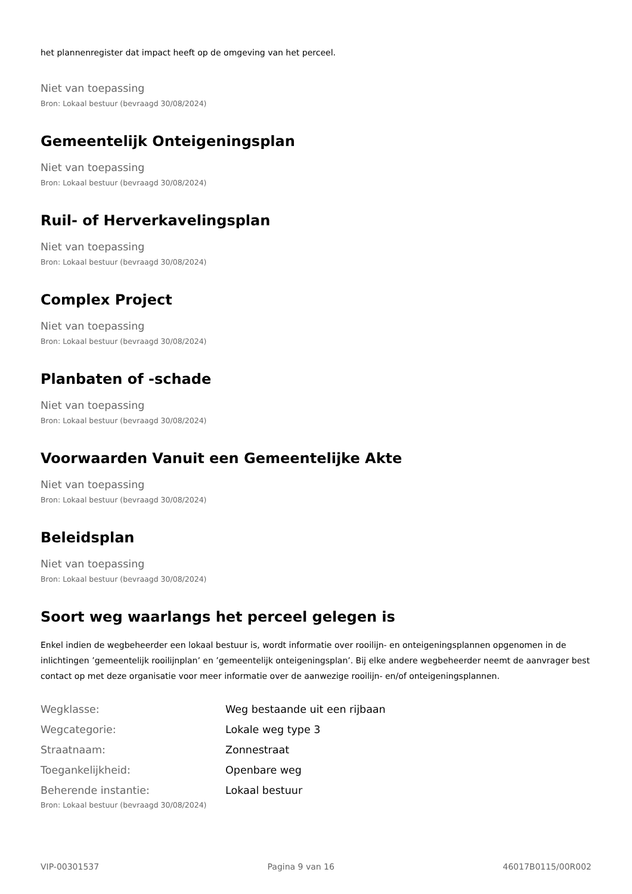het plannenregister dat impact heeft op de omgeving van het perceel.
Niet van toepassing
Bron: Lokaal bestuur (bevraagd 30/08/2024)
Gemeentelijk Onteigeningsplan
Niet van toepassing
Bron: Lokaal bestuur (bevraagd 30/08/2024)
Ruil- of Herverkavelingsplan
Niet van toepassing
Bron: Lokaal bestuur (bevraagd 30/08/2024)
Complex Project
Niet van toepassing
Bron: Lokaal bestuur (bevraagd 30/08/2024)
Planbaten of -schade
Niet van toepassing
Bron: Lokaal bestuur (bevraagd 30/08/2024)
Voorwaarden Vanuit een Gemeentelijke Akte
Niet van toepassing
Bron: Lokaal bestuur (bevraagd 30/08/2024)
Beleidsplan
Niet van toepassing
Bron: Lokaal bestuur (bevraagd 30/08/2024)
Soort weg waarlangs het perceel gelegen is
Enkel indien de wegbeheerder een lokaal bestuur is, wordt informatie over rooilijn- en onteigeningsplannen opgenomen in de inlichtingen ’gemeentelijk rooilijnplan’ en ’gemeentelijk onteigeningsplan’. Bij elke andere wegbeheerder neemt de aanvrager best contact op met deze organisatie voor meer informatie over de aanwezige rooilijn- en/of onteigeningsplannen.
| Wegklasse: | Weg bestaande uit een rijbaan |
| Wegcategorie: | Lokale weg type 3 |
| Straatnaam: | Zonnestraat |
| Toegankelijkheid: | Openbare weg |
| Beherende instantie: | Lokaal bestuur |
Bron: Lokaal bestuur (bevraagd 30/08/2024)
VIP-00301537 Pagina 9 van 16 46017B0115/00R002